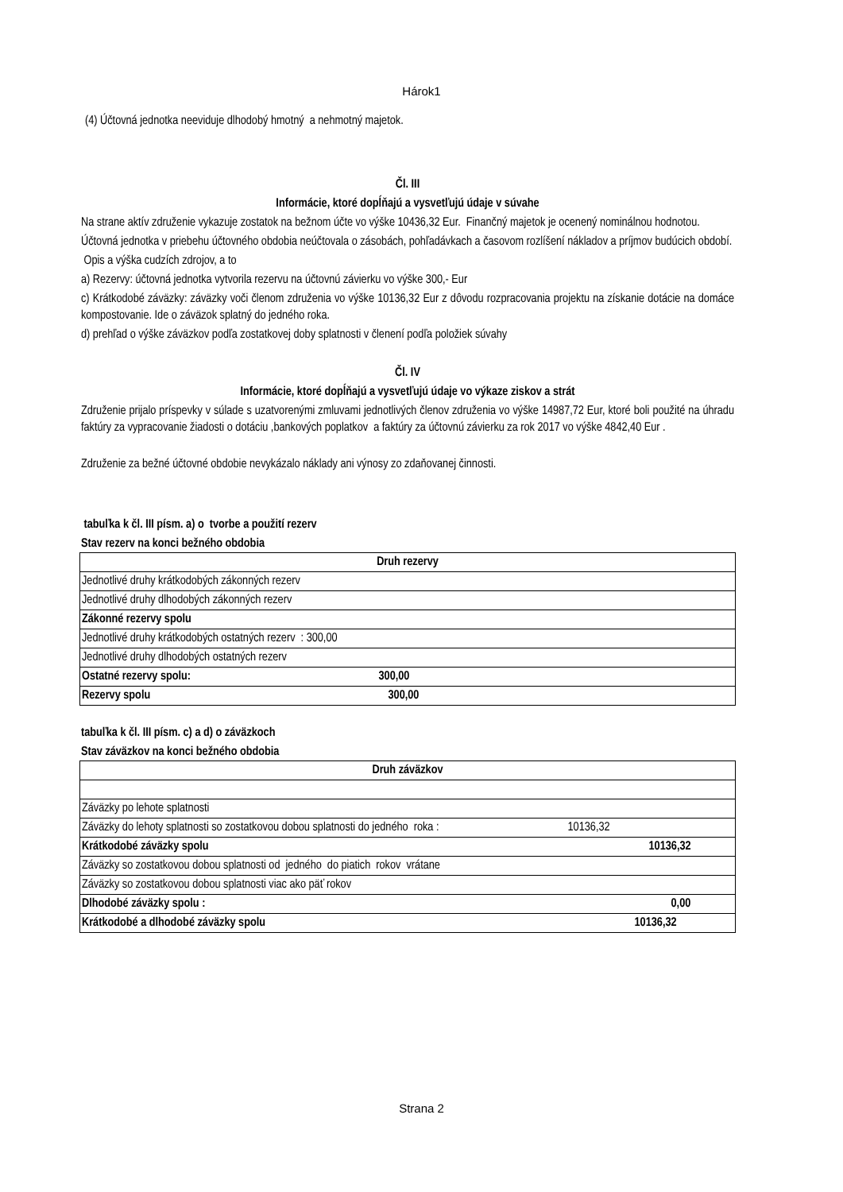Hárok1
(4) Účtovná jednotka neeviduje dlhodobý hmotný a nehmotný majetok.
Čl. III
Informácie, ktoré dopĺňajú a vysvetľujú údaje v súvahe
Na strane aktív združenie vykazuje zostatok na bežnom účte vo výške 10436,32 Eur. Finančný majetok je ocenený nominálnou hodnotou.
Účtovná jednotka v priebehu účtovného obdobia neúčtovala o zásobách, pohľadávkach a časovom rozlíšení nákladov a príjmov budúcich období.
Opis a výška cudzích zdrojov, a to
a) Rezervy: účtovná jednotka vytvorila rezervu na účtovnú závierku vo výške 300,- Eur
c) Krátkodobé záväzky: záväzky voči členom združenia vo výške 10136,32 Eur z dôvodu rozpracovania projektu na získanie dotácie na domáce kompostovanie. Ide o záväzok splatný do jedného roka.
d) prehľad o výške záväzkov podľa zostatkovej doby splatnosti v členení podľa položiek súvahy
Čl. IV
Informácie, ktoré dopĺňajú a vysvetľujú údaje vo výkaze ziskov a strát
Združenie prijalo príspevky v súlade s uzatvorenými zmluvami jednotlivých členov združenia vo výške 14987,72 Eur, ktoré boli použité na úhradu faktúry za vypracovanie žiadosti o dotáciu ,bankových poplatkov a faktúry za účtovnú závierku za rok 2017 vo výške 4842,40 Eur .
Združenie za bežné účtovné obdobie nevykázalo náklady ani výnosy zo zdaňovanej činnosti.
tabuľka k čl. III písm. a) o tvorbe a použití rezerv
Stav rezerv na konci bežného obdobia
| Druh rezervy |
| Jednotlivé druhy krátkodobých zákonných rezerv |
| Jednotlivé druhy dlhodobých zákonných rezerv |
| Zákonné rezervy spolu |
| Jednotlivé druhy krátkodobých ostatných rezerv : 300,00 |
| Jednotlivé druhy dlhodobých ostatných rezerv |
| Ostatné rezervy spolu: 300,00 |
| Rezervy spolu 300,00 |
tabuľka k čl. III písm. c) a d) o záväzkoch
Stav záväzkov na konci bežného obdobia
| Druh záväzkov |
| Záväzky po lehote splatnosti |
| Záväzky do lehoty splatnosti so zostatkovou dobou splatnosti do jedného roka : 10136,32 |
| Krátkodobé záväzky spolu 10136,32 |
| Záväzky so zostatkovou dobou splatnosti od jedného do piatich rokov vrátane |
| Záväzky so zostatkovou dobou splatnosti viac ako päť rokov |
| Dlhodobé záväzky spolu : 0,00 |
| Krátkodobé a dlhodobé záväzky spolu 10136,32 |
Strana 2